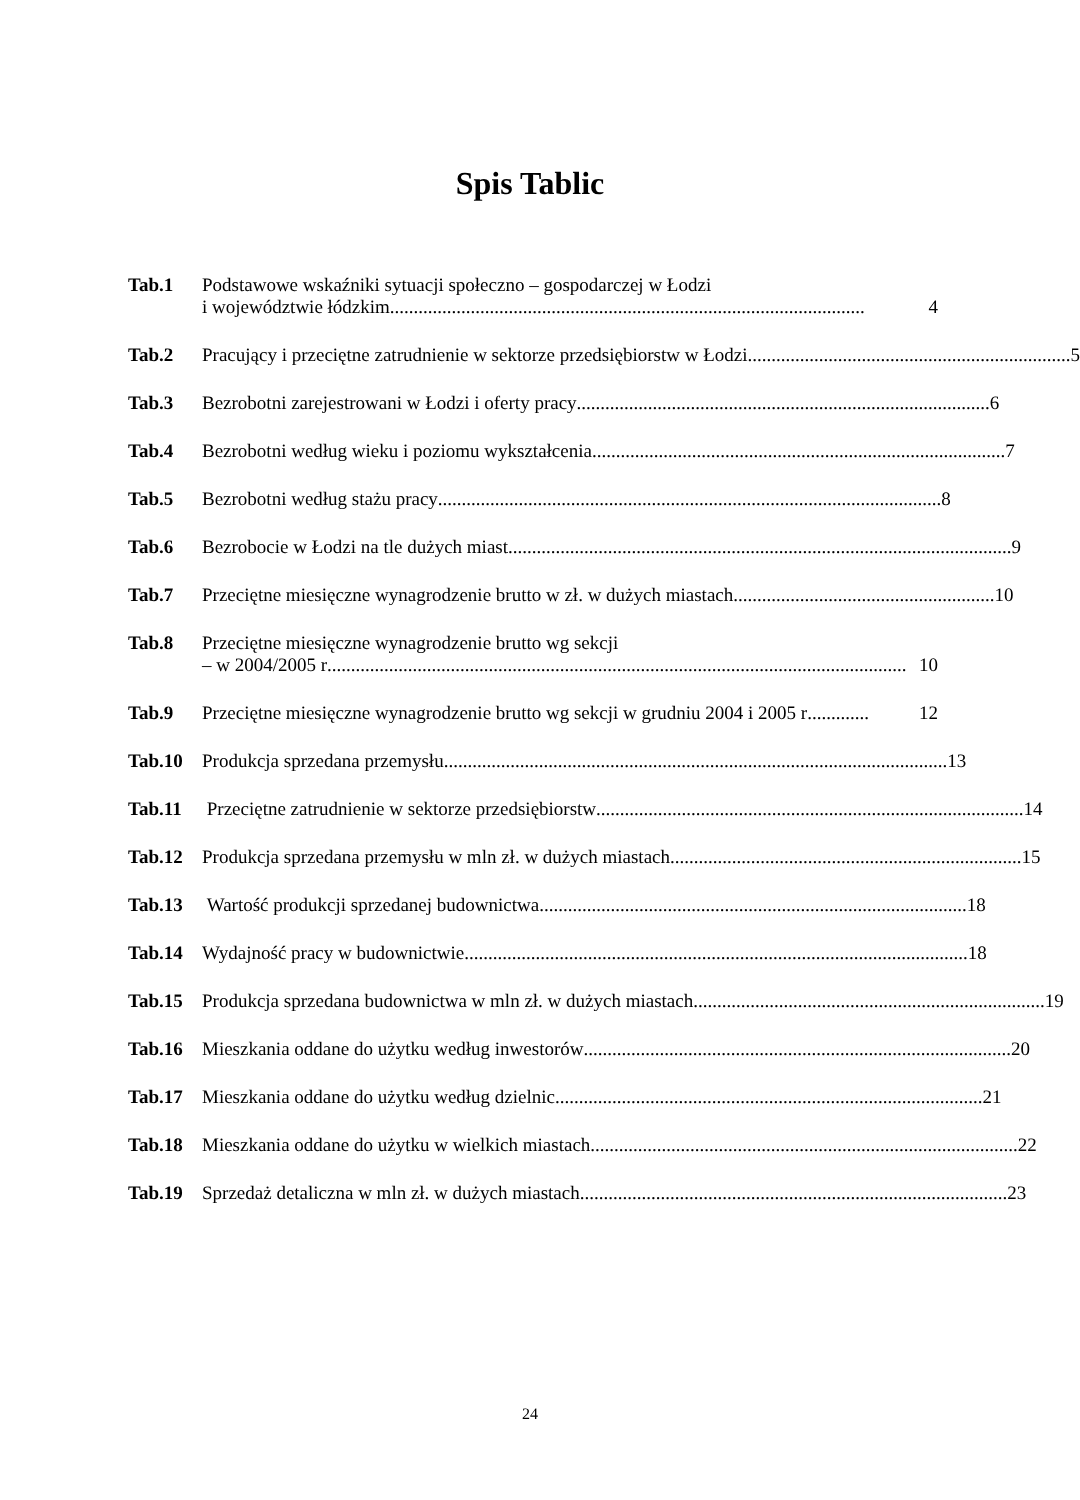Spis Tablic
Tab.1 Podstawowe wskaźniki sytuacji społeczno – gospodarczej w Łodzi
i województwie łódzkim .................................................................................................... 4
Tab.2 Pracujący i przeciętne zatrudnienie w sektorze przedsiębiorstw w Łodzi.................................................................... 5
Tab.3 Bezrobotni zarejestrowani w Łodzi i oferty pracy....................................................................................... 6
Tab.4 Bezrobotni według wieku i poziomu wykształcenia ....................................................................................... 7
Tab.5 Bezrobotni według stażu pracy.......................................................................................................... 8
Tab.6 Bezrobocie w Łodzi na tle dużych miast.......................................................................................................... 9
Tab.7 Przeciętne miesięczne wynagrodzenie brutto w zł. w dużych miastach....................................................... 10
Tab.8 Przeciętne miesięczne wynagrodzenie brutto wg sekcji
– w 2004/2005 r.......................................................................................................................... 10
Tab.9 Przeciętne miesięczne wynagrodzenie brutto wg sekcji w grudniu 2004 i 2005 r............. 12
Tab.10 Produkcja sprzedana przemysłu .......................................................................................................... 13
Tab.11 Przeciętne zatrudnienie w sektorze przedsiębiorstw.......................................................................................... 14
Tab.12 Produkcja sprzedana przemysłu w mln zł. w dużych miastach.......................................................................... 15
Tab.13 Wartość produkcji sprzedanej budownictwa.......................................................................................... 18
Tab.14 Wydajność pracy w budownictwie.......................................................................................................... 18
Tab.15 Produkcja sprzedana budownictwa w mln zł. w dużych miastach.......................................................................... 19
Tab.16 Mieszkania oddane do użytku według inwestorów.......................................................................................... 20
Tab.17 Mieszkania oddane do użytku według dzielnic.......................................................................................... 21
Tab.18 Mieszkania oddane do użytku w wielkich miastach.......................................................................................... 22
Tab.19 Sprzedaż detaliczna w mln zł. w dużych miastach.......................................................................................... 23
24